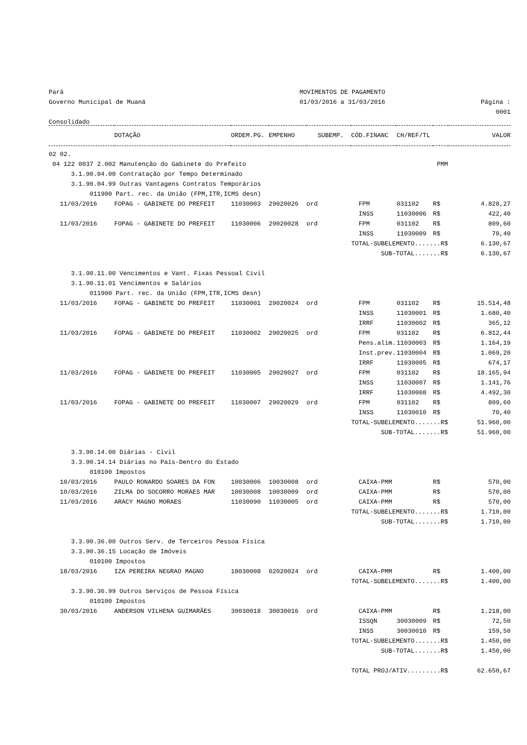Pará MOVIMENTOS DE PAGAMENTO
Governo Municipal de Muaná 01/03/2016 a 31/03/2016 Página : 0001
Consolidado
| | DOTAÇÃO | ORDEM.PG. | EMPENHO | SUBEMP. | CÓD.FINANC | CH/REF/TL | | VALOR |
| --- | --- | --- | --- | --- | --- | --- | --- | --- |
| 02 02. | | | | | | | | |
| 04 122 0037 2.002 Manutenção do Gabinete do Prefeito | | | | | | PMM | | |
| 3.1.90.04.00 Contratação por Tempo Determinado | | | | | | | | |
| 3.1.90.04.99 Outras Vantagens Contratos Temporários | | | | | | | | |
| 011900 Part. rec. da União (FPM,ITR,ICMS desn) | | | | | | | | |
| 11/03/2016 | FOPAG - GABINETE DO PREFEIT | 11030003 | 29020026 | ord | FPM | 031102 | R$ | 4.828,27 |
| | | | | | INSS | 11030006 | R$ | 422,40 |
| 11/03/2016 | FOPAG - GABINETE DO PREFEIT | 11030006 | 29020028 | ord | FPM | 031102 | R$ | 809,60 |
| | | | | | INSS | 11030009 | R$ | 70,40 |
| | | | | | TOTAL-SUBELEMENTO.......R$ | | | 6.130,67 |
| | | | | | SUB-TOTAL.......R$ | | | 6.130,67 |
| 3.1.90.11.00 Vencimentos e Vant. Fixas Pessoal Civil | | | | | | | | |
| 3.1.90.11.01 Vencimentos e Salários | | | | | | | | |
| 011900 Part. rec. da União (FPM,ITR,ICMS desn) | | | | | | | | |
| 11/03/2016 | FOPAG - GABINETE DO PREFEIT | 11030001 | 29020024 | ord | FPM | 031102 | R$ | 15.514,48 |
| | | | | | INSS | 11030001 | R$ | 1.680,40 |
| | | | | | IRRF | 11030002 | R$ | 365,12 |
| 11/03/2016 | FOPAG - GABINETE DO PREFEIT | 11030002 | 29020025 | ord | FPM | 031102 | R$ | 6.812,44 |
| | | | | | Pens.alim. | 11030003 | R$ | 1.164,19 |
| | | | | | Inst.prev. | 11030004 | R$ | 1.069,20 |
| | | | | | IRRF | 11030005 | R$ | 674,17 |
| 11/03/2016 | FOPAG - GABINETE DO PREFEIT | 11030005 | 29020027 | ord | FPM | 031102 | R$ | 18.165,94 |
| | | | | | INSS | 11030007 | R$ | 1.141,76 |
| | | | | | IRRF | 11030008 | R$ | 4.492,30 |
| 11/03/2016 | FOPAG - GABINETE DO PREFEIT | 11030007 | 29020029 | ord | FPM | 031102 | R$ | 809,60 |
| | | | | | INSS | 11030010 | R$ | 70,40 |
| | | | | | TOTAL-SUBELEMENTO.......R$ | | | 51.960,00 |
| | | | | | SUB-TOTAL.......R$ | | | 51.960,00 |
| 3.3.90.14.00 Diárias - Civil | | | | | | | | |
| 3.3.90.14.14 Diárias no País-Dentro do Estado | | | | | | | | |
| 010100 Impostos | | | | | | | | |
| 10/03/2016 | PAULO RONARDO SOARES DA FON | 10030006 | 10030008 | ord | CAIXA-PMM | | R$ | 570,00 |
| 10/03/2016 | ZILMA DO SOCORRO MORAES MAR | 10030008 | 10030009 | ord | CAIXA-PMM | | R$ | 570,00 |
| 11/03/2016 | ARACY MAGNO MORAES | 11030090 | 11030005 | ord | CAIXA-PMM | | R$ | 570,00 |
| | | | | | TOTAL-SUBELEMENTO.......R$ | | | 1.710,00 |
| | | | | | SUB-TOTAL.......R$ | | | 1.710,00 |
| 3.3.90.36.00 Outros Serv. de Terceiros Pessoa Física | | | | | | | | |
| 3.3.90.36.15 Locação de Imóveis | | | | | | | | |
| 010100 Impostos | | | | | | | | |
| 18/03/2016 | IZA PEREIRA NEGRAO MAGNO | 18030008 | 02020024 | ord | CAIXA-PMM | | R$ | 1.400,00 |
| | | | | | TOTAL-SUBELEMENTO.......R$ | | | 1.400,00 |
| 3.3.90.36.99 Outros Serviços de Pessoa Física | | | | | | | | |
| 010100 Impostos | | | | | | | | |
| 30/03/2016 | ANDERSON VILHENA GUIMARÃES | 30030018 | 30030016 | ord | CAIXA-PMM | | R$ | 1.218,00 |
| | | | | | ISSQN | 30030009 | R$ | 72,50 |
| | | | | | INSS | 30030010 | R$ | 159,50 |
| | | | | | TOTAL-SUBELEMENTO.......R$ | | | 1.450,00 |
| | | | | | SUB-TOTAL.......R$ | | | 1.450,00 |
| | | | | | TOTAL PROJ/ATIV.........R$ | | | 62.650,67 |